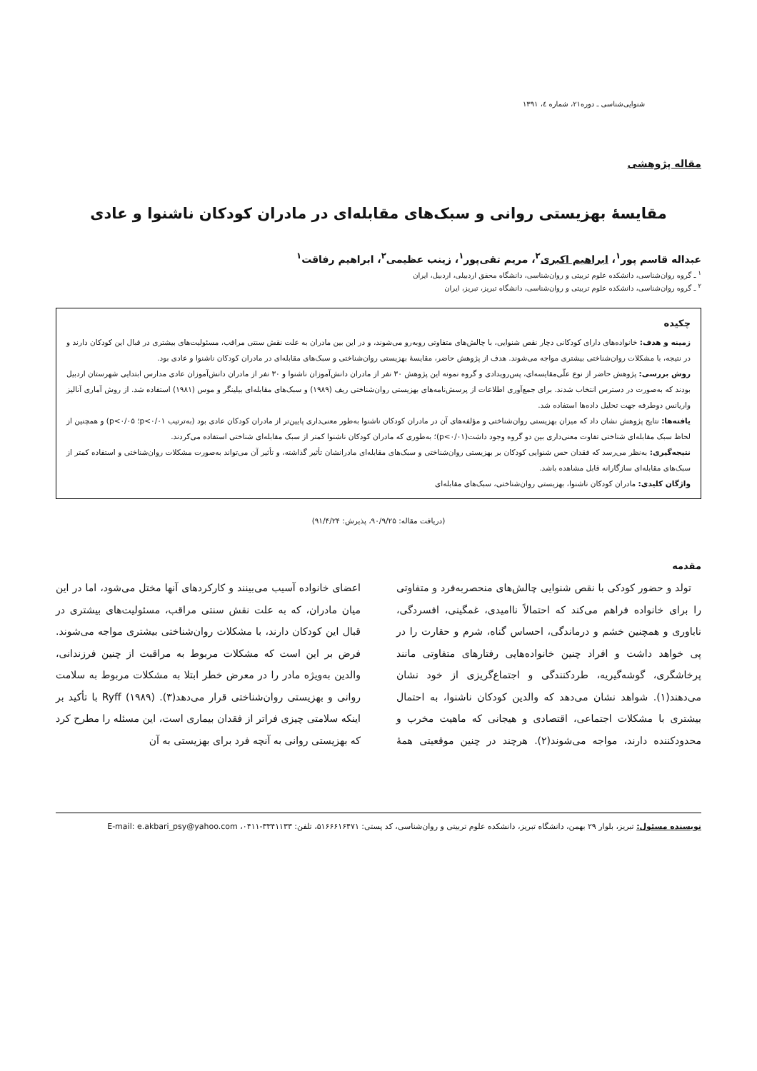شنوایی‌شناسی ـ دوره۲۱، شماره ٤، ۱۳۹۱
مقاله پژوهشی
مقایسهٔ بهزیستی روانی و سبک‌های مقابله‌ای در مادران کودکان ناشنوا و عادی
عبداله قاسم پور<sup>۱</sup>، ابراهیم اکبری<sup>۲</sup>، مریم تقی‌پور<sup>۱</sup>، زینب عظیمی<sup>۲</sup>، ابراهیم رفاقت<sup>۱</sup>
<sup>۱</sup> ـ گروه روان‌شناسی، دانشکده علوم تربیتی و روان‌شناسی، دانشگاه محقق اردبیلی، اردبیل، ایران
<sup>۲</sup> ـ گروه روان‌شناسی، دانشکده علوم تربیتی و روان‌شناسی، دانشگاه تبریز، تبریز، ایران
چکیده
زمینه و هدف: خانواده‌های دارای کودکانی دچار نقص شنوایی، با چالش‌های متفاوتی روبه‌رو می‌شوند، و در این بین مادران به علت نقش سنتی مراقب، مسئولیت‌های بیشتری در قبال این کودکان دارند و در نتیجه، با مشکلات روان‌شناختی بیشتری مواجه می‌شوند. هدف از پژوهش حاضر، مقایسهٔ بهزیستی روان‌شناختی و سبک‌های مقابله‌ای در مادران کودکان ناشنوا و عادی بود.
روش بررسی: پژوهش حاضر از نوع علّی‌مقایسه‌ای، پس‌رویدادی و گروه نمونه این پژوهش ۳۰ نفر از مادران دانش‌آموزان ناشنوا و ۳۰ نفر از مادران دانش‌آموزان عادی مدارس ابتدایی شهرستان اردبیل بودند که به‌صورت در دسترس انتخاب شدند. برای جمع‌آوری اطلاعات از پرسش‌نامه‌های بهزیستی روان‌شناختی ریف (۱۹۸۹) و سبک‌های مقابله‌ای بیلینگر و موس (۱۹۸۱) استفاده شد. از روش آماری آنالیز واریانس دوطرفه جهت تحلیل داده‌ها استفاده شد.
یافته‌ها: نتایج پژوهش نشان داد که میزان بهزیستی روان‌شناختی و مؤلفه‌های آن در مادران کودکان ناشنوا به‌طور معنی‌داری پایین‌تر از مادران کودکان عادی بود (به‌ترتیب p<۰/۰۱؛ p<۰/۰۵) و همچنین از لحاظ سبک مقابله‌ای شناختی تفاوت معنی‌داری بین دو گروه وجود داشت(p<۰/۰۱)؛ به‌طوری که مادران کودکان ناشنوا کمتر از سبک مقابله‌ای شناختی استفاده می‌کردند.
نتیجه‌گیری: به‌نظر می‌رسد که فقدان حس شنوایی کودکان بر بهزیستی روان‌شناختی و سبک‌های مقابله‌ای مادرانشان تأثیر گذاشته، و تأثیر آن می‌تواند به‌صورت مشکلات روان‌شناختی و استفاده کمتر از سبک‌های مقابله‌ای سازگارانه قابل مشاهده باشد.
واژگان کلیدی: مادران کودکان ناشنوا، بهزیستی روان‌شناختی، سبک‌های مقابله‌ای
(دریافت مقاله: ۹۰/۹/۲۵، پذیرش: ۹۱/۴/۲۴)
مقدمه
تولد و حضور کودکی با نقص شنوایی چالش‌های منحصربه‌فرد و متفاوتی را برای خانواده فراهم می‌کند که احتمالاً ناامیدی، غمگینی، افسردگی، ناباوری و همچنین خشم و درماندگی، احساس گناه، شرم و حقارت را در پی خواهد داشت و افراد چنین خانواده‌هایی رفتارهای متفاوتی مانند پرخاشگری، گوشه‌گیریه، طردکنندگی و اجتماع‌گریزی از خود نشان می‌دهند(۱). شواهد نشان می‌دهد که والدین کودکان ناشنوا، به احتمال بیشتری با مشکلات اجتماعی، اقتصادی و هیجانی که ماهیت مخرب و محدودکننده دارند، مواجه می‌شوند(۲). هرچند در چنین موقعیتی همهٔ اعضای خانواده آسیب می‌بینند و کارکردهای آنها مختل می‌شود، اما در این میان مادران، که به علت نقش سنتی مراقب، مسئولیت‌های بیشتری در قبال این کودکان دارند، با مشکلات روان‌شناختی بیشتری مواجه می‌شوند. فرض بر این است که مشکلات مربوط به مراقبت از چنین فرزندانی، والدین به‌ویژه مادر را در معرض خطر ابتلا به مشکلات مربوط به سلامت روانی و بهزیستی روان‌شناختی قرار می‌دهد(۳). Ryff (۱۹۸۹) با تأکید بر اینکه سلامتی چیزی فراتر از فقدان بیماری است، این مسئله را مطرح کرد که بهزیستی روانی به آنچه فرد برای بهزیستی به آن
نویسنده مسئول: تبریز، بلوار ۲۹ بهمن، دانشگاه تبریز، دانشکده علوم تربیتی و روان‌شناسی، کد پستی: ۵۱۶۶۶۱۶۴۷۱، تلفن: ۳۳۴۱۱۳۳-۰۴۱۱، E-mail: e.akbari_psy@yahoo.com